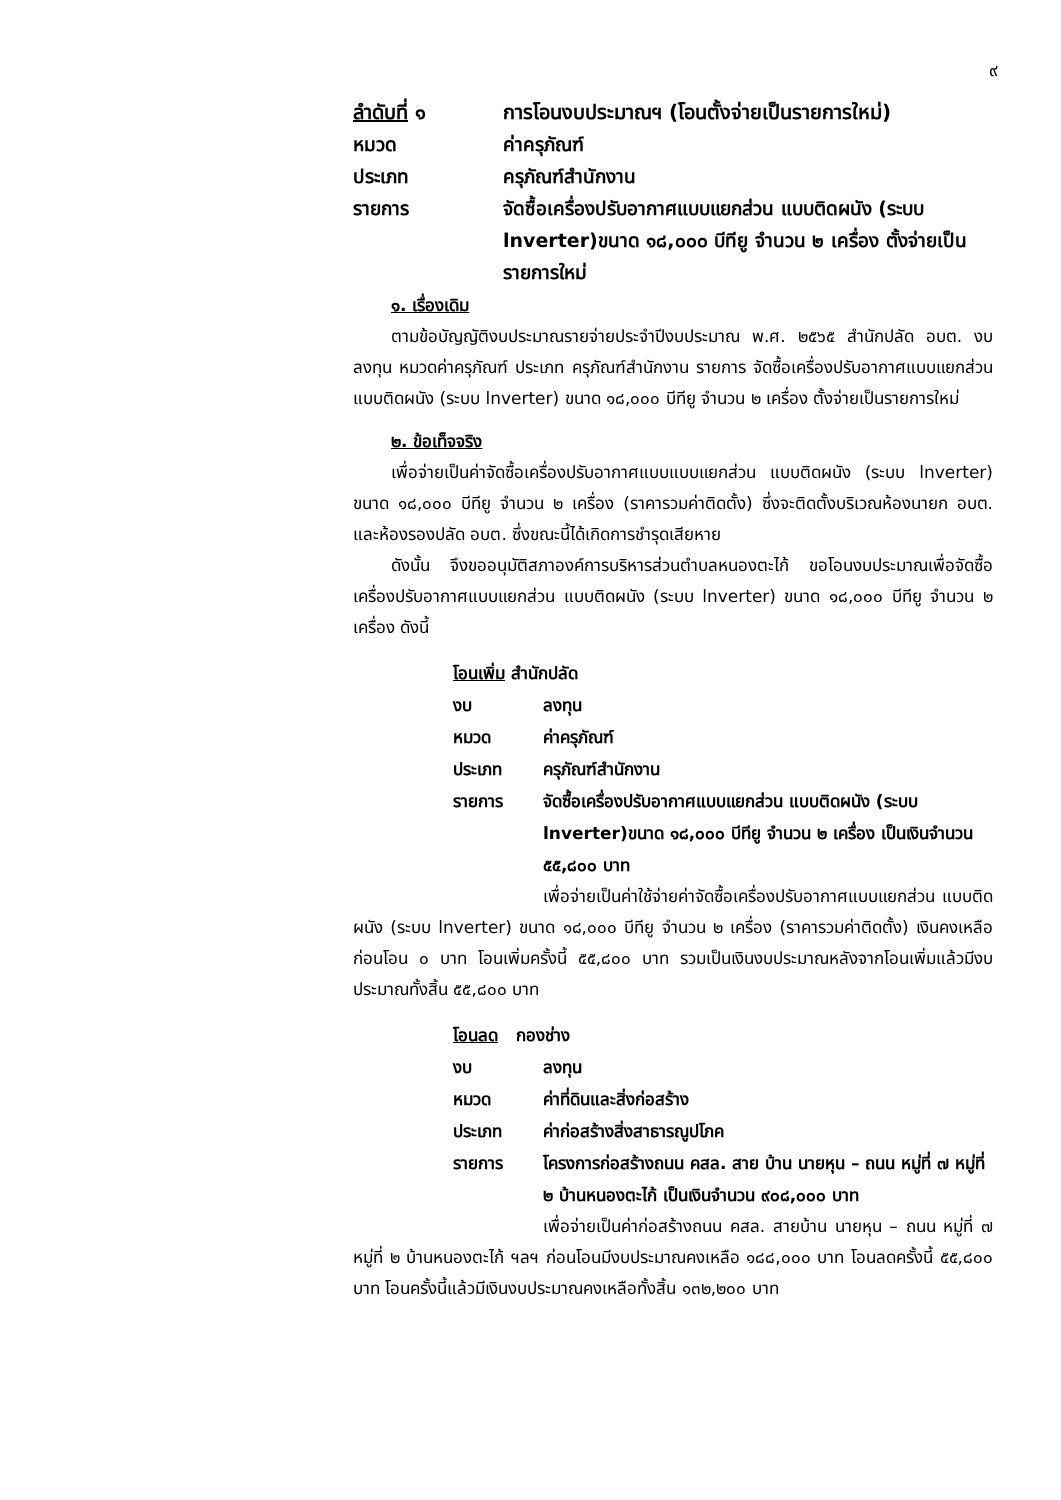๙
ลำดับที่ ๑ การโอนงบประมาณฯ (โอนตั้งจ่ายเป็นรายการใหม่)
หมวด ค่าครุภัณฑ์
ประเภท ครุภัณฑ์สำนักงาน
รายการ จัดซื้อเครื่องปรับอากาศแบบแยกส่วน แบบติดผนัง (ระบบ lnverter)ขนาด ๑๘,๐๐๐ บีทียู จำนวน ๒ เครื่อง ตั้งจ่ายเป็นรายการใหม่
๑. เรื่องเดิม
ตามข้อบัญญัติงบประมาณรายจ่ายประจำปีงบประมาณ พ.ศ. ๒๕๖๕ สำนักปลัด อบต. งบลงทุน หมวดค่าครุภัณฑ์ ประเภท ครุภัณฑ์สำนักงาน รายการ จัดซื้อเครื่องปรับอากาศแบบแยกส่วน แบบติดผนัง (ระบบ lnverter) ขนาด ๑๘,๐๐๐ บีทียู จำนวน ๒ เครื่อง ตั้งจ่ายเป็นรายการใหม่
๒. ข้อเท็จจริง
เพื่อจ่ายเป็นค่าจัดซื้อเครื่องปรับอากาศแบบแบบแยกส่วน แบบติดผนัง (ระบบ lnverter) ขนาด ๑๘,๐๐๐ บีทียู จำนวน ๒ เครื่อง (ราคารวมค่าติดตั้ง) ซึ่งจะติดตั้งบริเวณห้องนายก อบต. และห้องรองปลัด อบต. ซึ่งขณะนี้ได้เกิดการชำรุดเสียหาย
ดังนั้น จึงขออนุมัติสภาองค์การบริหารส่วนตำบลหนองตะไก้ ขอโอนงบประมาณเพื่อจัดซื้อเครื่องปรับอากาศแบบแยกส่วน แบบติดผนัง (ระบบ lnverter) ขนาด ๑๘,๐๐๐ บีทียู จำนวน ๒ เครื่อง ดังนี้
โอนเพิ่ม สำนักปลัด
งบ ลงทุน
หมวด ค่าครุภัณฑ์
ประเภท ครุภัณฑ์สำนักงาน
รายการ จัดซื้อเครื่องปรับอากาศแบบแยกส่วน แบบติดผนัง (ระบบ lnverter)ขนาด ๑๘,๐๐๐ บีทียู จำนวน ๒ เครื่อง เป็นเงินจำนวน ๕๕,๘๐๐ บาท
เพื่อจ่ายเป็นค่าใช้จ่ายค่าจัดซื้อเครื่องปรับอากาศแบบแยกส่วน แบบติดผนัง (ระบบ lnverter) ขนาด ๑๘,๐๐๐ บีทียู จำนวน ๒ เครื่อง (ราคารวมค่าติดตั้ง) เงินคงเหลือก่อนโอน ๐ บาท โอนเพิ่มครั้งนี้ ๕๕,๘๐๐ บาท รวมเป็นเงินงบประมาณหลังจากโอนเพิ่มแล้วมีงบประมาณทั้งสิ้น ๕๕,๘๐๐ บาท
โอนลด กองช่าง
งบ ลงทุน
หมวด ค่าที่ดินและสิ่งก่อสร้าง
ประเภท ค่าก่อสร้างสิ่งสาธารณูปโภค
รายการ โครงการก่อสร้างถนน คสล. สาย บ้าน นายหุน – ถนน หมู่ที่ ๗ หมู่ที่ ๒ บ้านหนองตะไก้ เป็นเงินจำนวน ๙๐๘,๐๐๐ บาท
เพื่อจ่ายเป็นค่าก่อสร้างถนน คสล. สายบ้าน นายหุน – ถนน หมู่ที่ ๗ หมู่ที่ ๒ บ้านหนองตะไก้ ฯลฯ ก่อนโอนมีงบประมาณคงเหลือ ๑๘๘,๐๐๐ บาท โอนลดครั้งนี้ ๕๕,๘๐๐ บาท โอนครั้งนี้แล้วมีเงินงบประมาณคงเหลือทั้งสิ้น ๑๓๒,๒๐๐ บาท